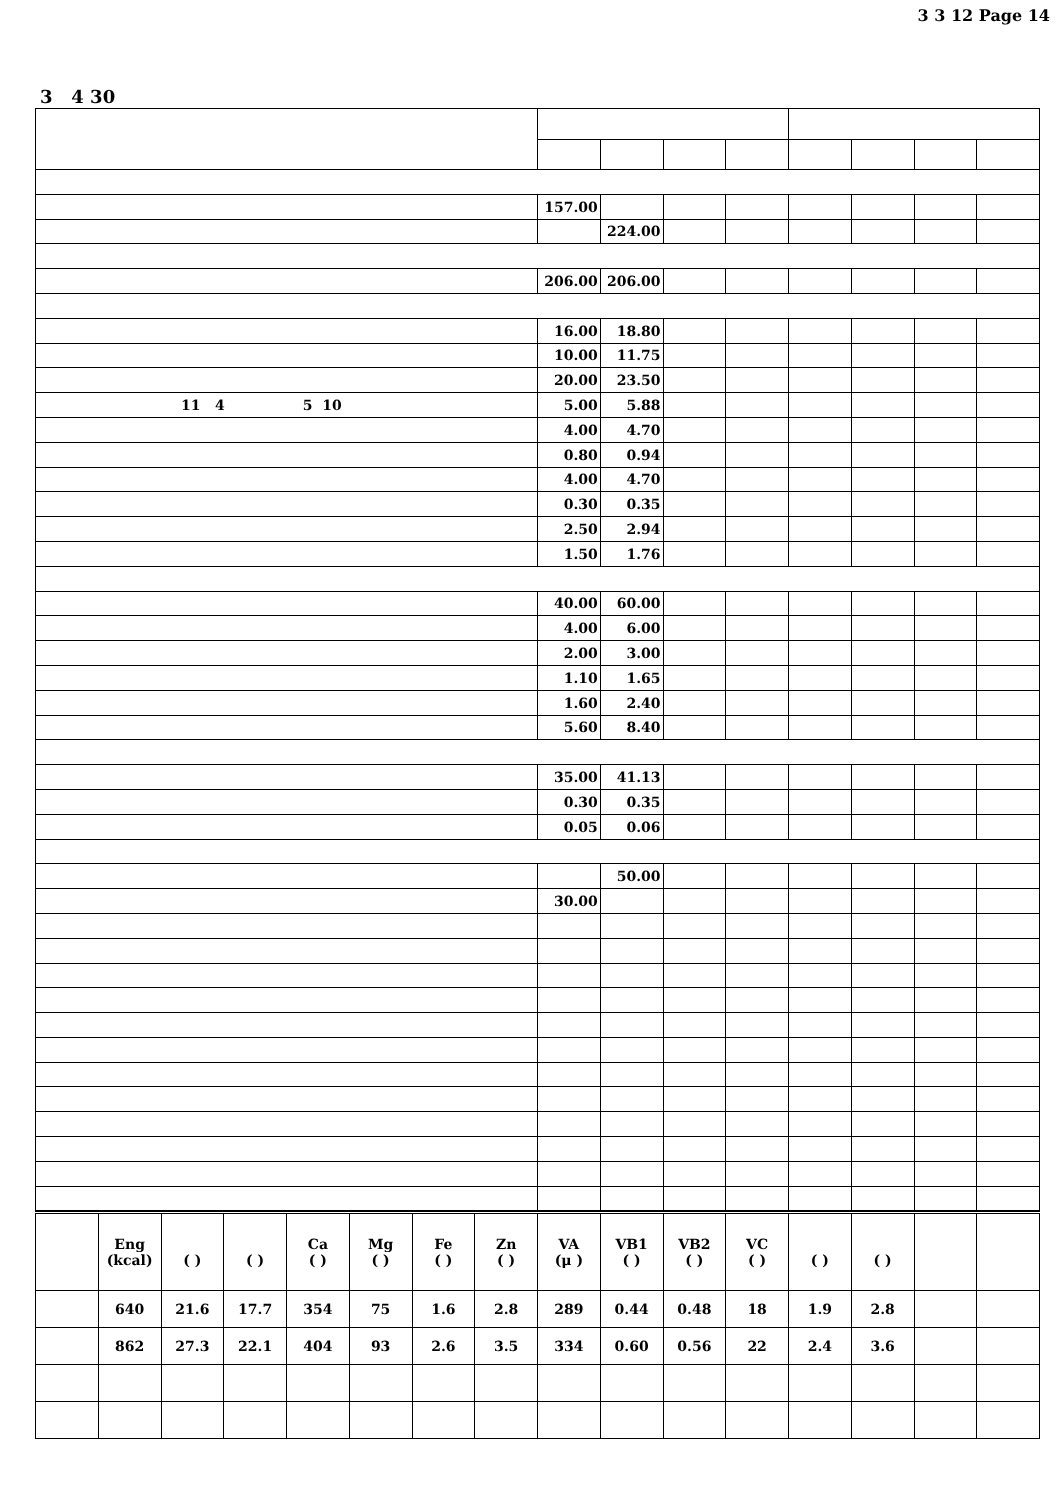3 3 12 Page 14
3 4 30
| | 157.00 | | | | | | | |
| | | 224.00 | | | | | | |
| | 206.00 | 206.00 | | | | | | |
| | 16.00 | 18.80 | | | | | | |
| | 10.00 | 11.75 | | | | | | |
| | 20.00 | 23.50 | | | | | | |
| 11 4 5 10 | 5.00 | 5.88 | | | | | | |
| | 4.00 | 4.70 | | | | | | |
| | 0.80 | 0.94 | | | | | | |
| | 4.00 | 4.70 | | | | | | |
| | 0.30 | 0.35 | | | | | | |
| | 2.50 | 2.94 | | | | | | |
| | 1.50 | 1.76 | | | | | | |
| | 40.00 | 60.00 | | | | | | |
| | 4.00 | 6.00 | | | | | | |
| | 2.00 | 3.00 | | | | | | |
| | 1.10 | 1.65 | | | | | | |
| | 1.60 | 2.40 | | | | | | |
| | 5.60 | 8.40 | | | | | | |
| | 35.00 | 41.13 | | | | | | |
| | 0.30 | 0.35 | | | | | | |
| | 0.05 | 0.06 | | | | | | |
| | | 50.00 | | | | | | |
| | 30.00 | | | | | | | |
| | Eng (kcal) | ( ) | ( ) | Ca ( ) | Mg ( ) | Fe ( ) | Zn ( ) | VA (μ ) | VB1 ( ) | VB2 ( ) | VC ( ) | ( ) | ( ) | | |
| | 640 | 21.6 | 17.7 | 354 | 75 | 1.6 | 2.8 | 289 | 0.44 | 0.48 | 18 | 1.9 | 2.8 | | |
| | 862 | 27.3 | 22.1 | 404 | 93 | 2.6 | 3.5 | 334 | 0.60 | 0.56 | 22 | 2.4 | 3.6 | | |